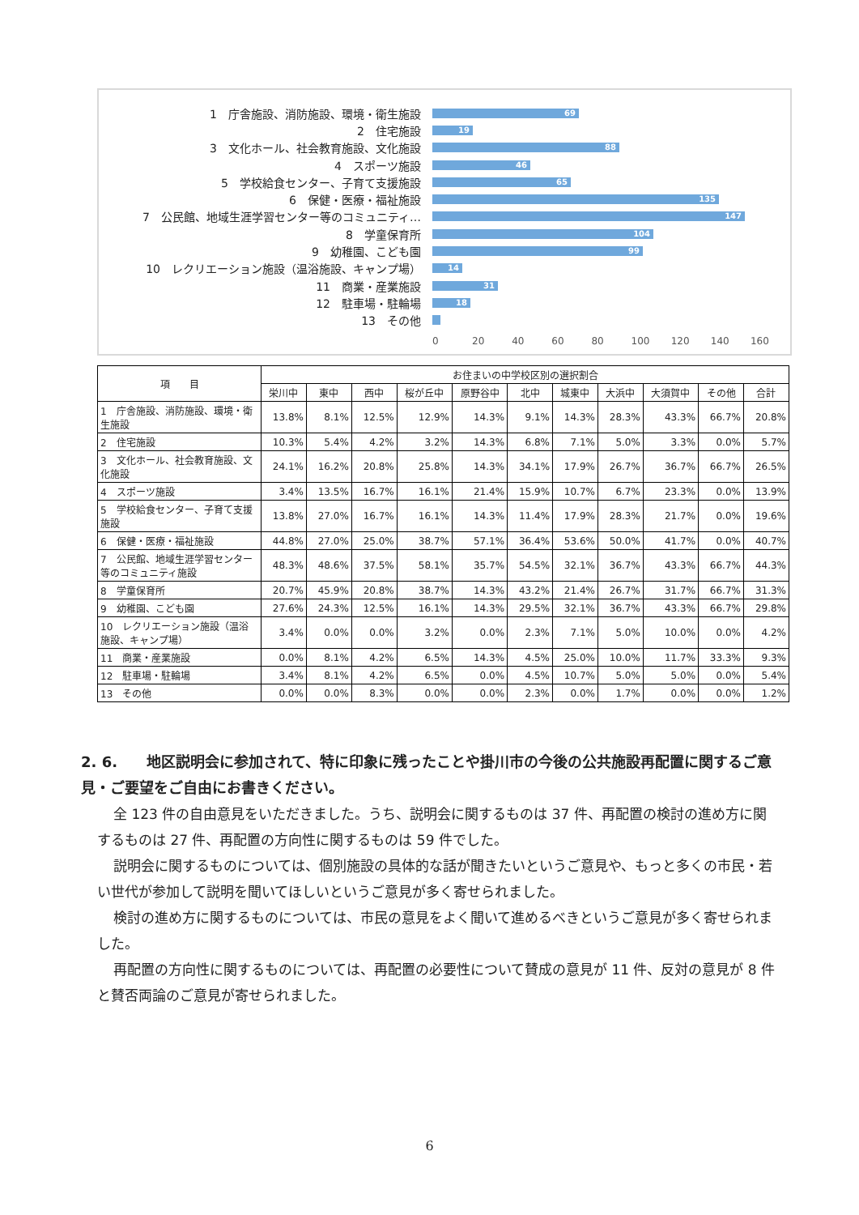1　庁舎施設、消防施設、環境・衛生施設
69
2　住宅施設
19
3　文化ホール、社会教育施設、文化施設
88
4　スポーツ施設
46
5　学校給食センター、子育て支援施設
65
6　保健・医療・福祉施設
135
7　公民館、地域生涯学習センター等のコミュニティ…
147
8　学童保育所
104
9　幼稚園、こども園
99
10　レクリエーション施設（温浴施設、キャンプ場）
14
11　商業・産業施設
31
12　駐車場・駐輪場
18
13　その他
0 20 40 60 80 100 120 140 160
| 項 目 | お住まいの中学校区別の選択割合 | | | | | | | | | | |
| --- | --- | --- | --- | --- | --- | --- | --- | --- | --- | --- | --- |
| | 栄川中 | 東中 | 西中 | 桜が丘中 | 原野谷中 | 北中 | 城東中 | 大浜中 | 大須賀中 | その他 | 合計 |
| 1 庁舎施設、消防施設、環境・衛生施設 | 13.8% | 8.1% | 12.5% | 12.9% | 14.3% | 9.1% | 14.3% | 28.3% | 43.3% | 66.7% | 20.8% |
| 2 住宅施設 | 10.3% | 5.4% | 4.2% | 3.2% | 14.3% | 6.8% | 7.1% | 5.0% | 3.3% | 0.0% | 5.7% |
| 3 文化ホール、社会教育施設、文化施設 | 24.1% | 16.2% | 20.8% | 25.8% | 14.3% | 34.1% | 17.9% | 26.7% | 36.7% | 66.7% | 26.5% |
| 4 スポーツ施設 | 3.4% | 13.5% | 16.7% | 16.1% | 21.4% | 15.9% | 10.7% | 6.7% | 23.3% | 0.0% | 13.9% |
| 5 学校給食センター、子育て支援施設 | 13.8% | 27.0% | 16.7% | 16.1% | 14.3% | 11.4% | 17.9% | 28.3% | 21.7% | 0.0% | 19.6% |
| 6 保健・医療・福祉施設 | 44.8% | 27.0% | 25.0% | 38.7% | 57.1% | 36.4% | 53.6% | 50.0% | 41.7% | 0.0% | 40.7% |
| 7 公民館、地域生涯学習センター等のコミュニティ施設 | 48.3% | 48.6% | 37.5% | 58.1% | 35.7% | 54.5% | 32.1% | 36.7% | 43.3% | 66.7% | 44.3% |
| 8 学童保育所 | 20.7% | 45.9% | 20.8% | 38.7% | 14.3% | 43.2% | 21.4% | 26.7% | 31.7% | 66.7% | 31.3% |
| 9 幼稚園、こども園 | 27.6% | 24.3% | 12.5% | 16.1% | 14.3% | 29.5% | 32.1% | 36.7% | 43.3% | 66.7% | 29.8% |
| 10 レクリエーション施設（温浴施設、キャンプ場） | 3.4% | 0.0% | 0.0% | 3.2% | 0.0% | 2.3% | 7.1% | 5.0% | 10.0% | 0.0% | 4.2% |
| 11 商業・産業施設 | 0.0% | 8.1% | 4.2% | 6.5% | 14.3% | 4.5% | 25.0% | 10.0% | 11.7% | 33.3% | 9.3% |
| 12 駐車場・駐輪場 | 3.4% | 8.1% | 4.2% | 6.5% | 0.0% | 4.5% | 10.7% | 5.0% | 5.0% | 0.0% | 5.4% |
| 13 その他 | 0.0% | 0.0% | 8.3% | 0.0% | 0.0% | 2.3% | 0.0% | 1.7% | 0.0% | 0.0% | 1.2% |
2. 6.　　地区説明会に参加されて、特に印象に残ったことや掛川市の今後の公共施設再配置に関するご意見・ご要望をご自由にお書きください。
全 123 件の自由意見をいただきました。うち、説明会に関するものは 37 件、再配置の検討の進め方に関するものは 27 件、再配置の方向性に関するものは 59 件でした。
説明会に関するものについては、個別施設の具体的な話が聞きたいというご意見や、もっと多くの市民・若い世代が参加して説明を聞いてほしいというご意見が多く寄せられました。
検討の進め方に関するものについては、市民の意見をよく聞いて進めるべきというご意見が多く寄せられました。
再配置の方向性に関するものについては、再配置の必要性について賛成の意見が 11 件、反対の意見が 8 件と賛否両論のご意見が寄せられました。
6